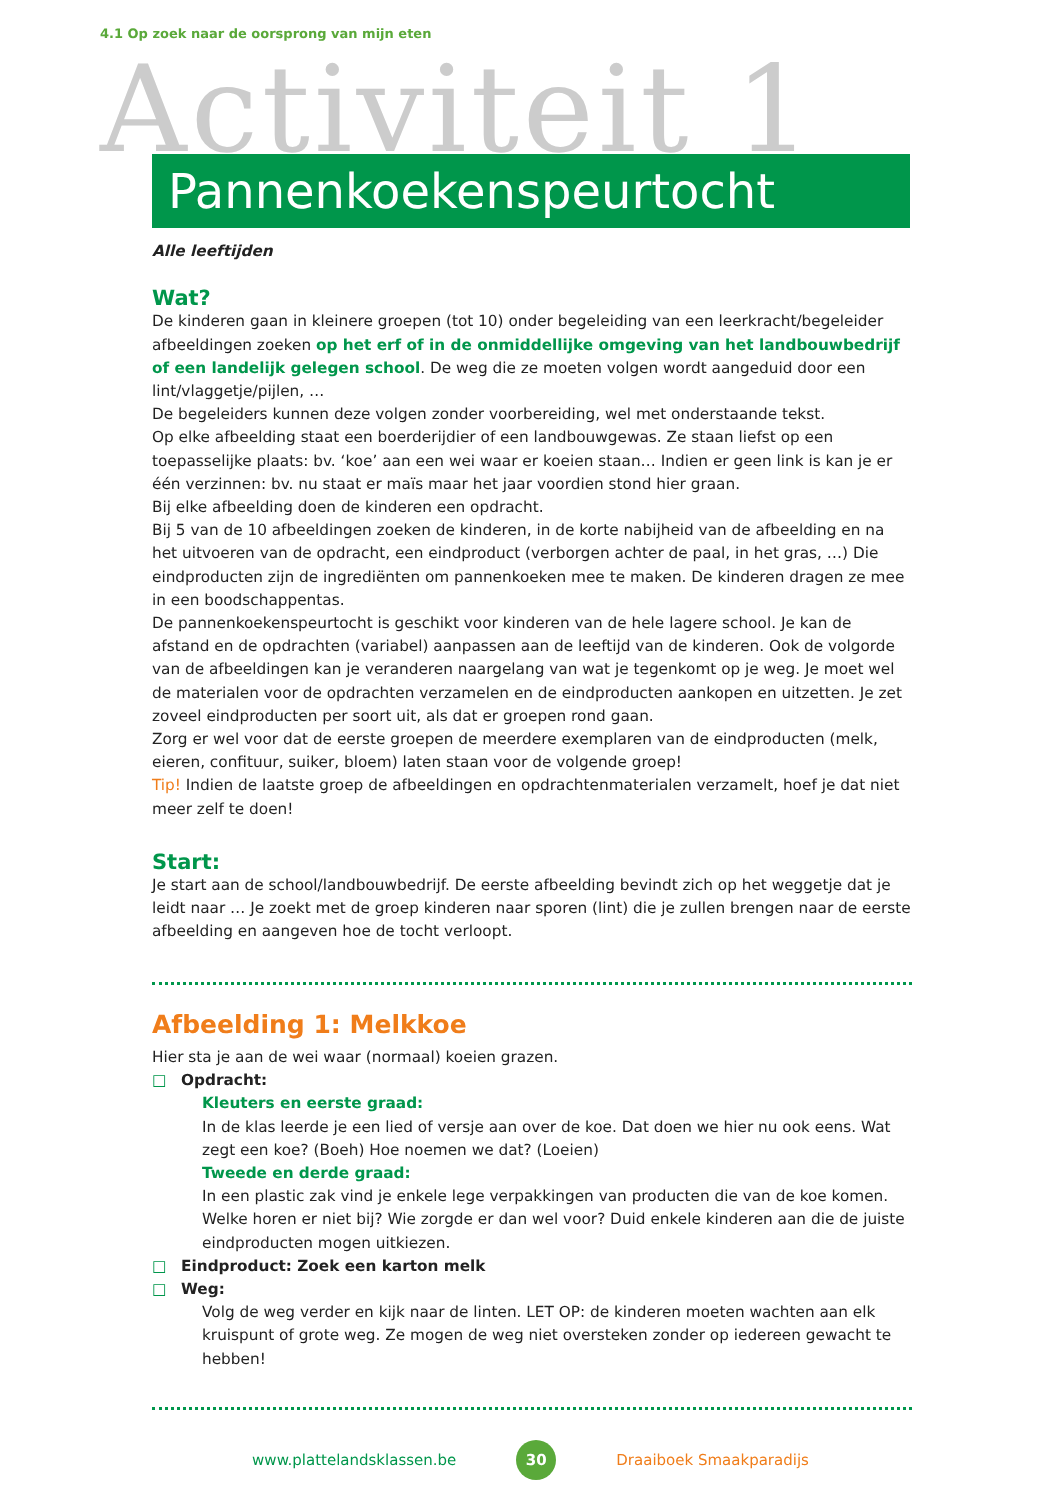4.1 Op zoek naar de oorsprong van mijn eten
Activiteit 1 Pannenkoekenspeurtocht
Alle leeftijden
Wat?
De kinderen gaan in kleinere groepen (tot 10) onder begeleiding van een leerkracht/begeleider afbeeldingen zoeken op het erf of in de onmiddellijke omgeving van het landbouwbedrijf of een landelijk gelegen school. De weg die ze moeten volgen wordt aangeduid door een lint/vlaggetje/pijlen, …
De begeleiders kunnen deze volgen zonder voorbereiding, wel met onderstaande tekst.
Op elke afbeelding staat een boerderijdier of een landbouwgewas. Ze staan liefst op een toepasselijke plaats: bv. ‘koe’ aan een wei waar er koeien staan… Indien er geen link is kan je er één verzinnen: bv. nu staat er maïs maar het jaar voordien stond hier graan.
Bij elke afbeelding doen de kinderen een opdracht.
Bij 5 van de 10 afbeeldingen zoeken de kinderen, in de korte nabijheid van de afbeelding en na het uitvoeren van de opdracht, een eindproduct (verborgen achter de paal, in het gras, …) Die eindproducten zijn de ingrediënten om pannenkoeken mee te maken. De kinderen dragen ze mee in een boodschappentas.
De pannenkoekenspeurtocht is geschikt voor kinderen van de hele lagere school. Je kan de afstand en de opdrachten (variabel) aanpassen aan de leeftijd van de kinderen. Ook de volgorde van de afbeeldingen kan je veranderen naargelang van wat je tegenkomt op je weg. Je moet wel de materialen voor de opdrachten verzamelen en de eindproducten aankopen en uitzetten. Je zet zoveel eindproducten per soort uit, als dat er groepen rond gaan.
Zorg er wel voor dat de eerste groepen de meerdere exemplaren van de eindproducten (melk, eieren, confituur, suiker, bloem) laten staan voor de volgende groep!
Tip! Indien de laatste groep de afbeeldingen en opdrachtenmaterialen verzamelt, hoef je dat niet meer zelf te doen!
Start:
Je start aan de school/landbouwbedrijf. De eerste afbeelding bevindt zich op het weggetje dat je leidt naar … Je zoekt met de groep kinderen naar sporen (lint) die je zullen brengen naar de eerste afbeelding en aangeven hoe de tocht verloopt.
Afbeelding 1: Melkkoe
Hier sta je aan de wei waar (normaal) koeien grazen.
□ Opdracht:
Kleuters en eerste graad:
In de klas leerde je een lied of versje aan over de koe. Dat doen we hier nu ook eens. Wat zegt een koe? (Boeh) Hoe noemen we dat? (Loeien)
Tweede en derde graad:
In een plastic zak vind je enkele lege verpakkingen van producten die van de koe komen. Welke horen er niet bij? Wie zorgde er dan wel voor? Duid enkele kinderen aan die de juiste eindproducten mogen uitkiezen.
□ Eindproduct: Zoek een karton melk
□ Weg:
Volg de weg verder en kijk naar de linten. LET OP: de kinderen moeten wachten aan elk kruispunt of grote weg. Ze mogen de weg niet oversteken zonder op iedereen gewacht te hebben!
www.plattelandsklassen.be 30 Draaiboek Smaakparadijs